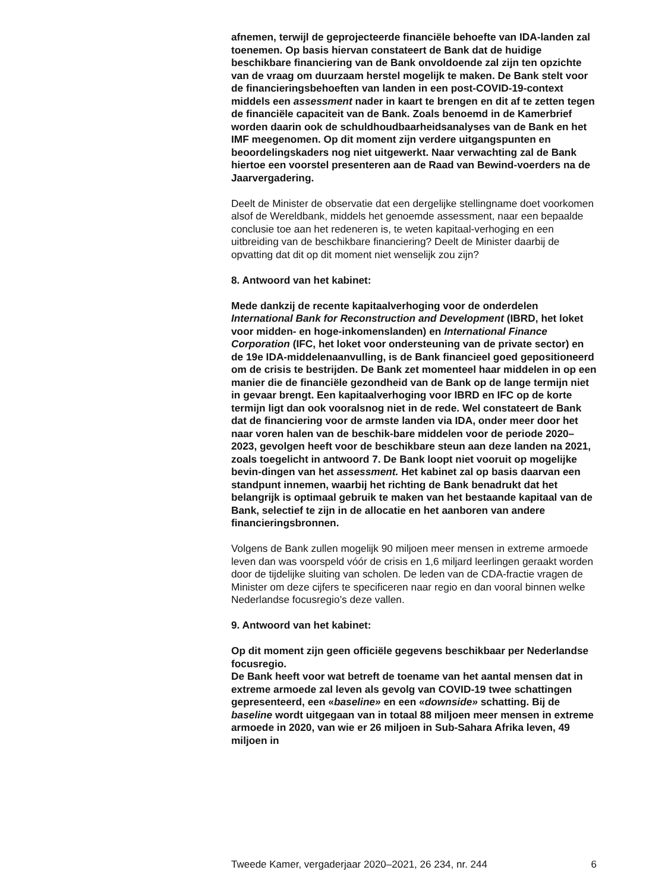afnemen, terwijl de geprojecteerde financiële behoefte van IDA-landen zal toenemen. Op basis hiervan constateert de Bank dat de huidige beschikbare financiering van de Bank onvoldoende zal zijn ten opzichte van de vraag om duurzaam herstel mogelijk te maken. De Bank stelt voor de financieringsbehoeften van landen in een post-COVID-19-context middels een assessment nader in kaart te brengen en dit af te zetten tegen de financiële capaciteit van de Bank. Zoals benoemd in de Kamerbrief worden daarin ook de schuldhoudbaarheidsanalyses van de Bank en het IMF meegenomen. Op dit moment zijn verdere uitgangspunten en beoordelingskaders nog niet uitgewerkt. Naar verwachting zal de Bank hiertoe een voorstel presenteren aan de Raad van Bewind-voerders na de Jaarvergadering.
Deelt de Minister de observatie dat een dergelijke stellingname doet voorkomen alsof de Wereldbank, middels het genoemde assessment, naar een bepaalde conclusie toe aan het redeneren is, te weten kapitaal-verhoging en een uitbreiding van de beschikbare financiering? Deelt de Minister daarbij de opvatting dat dit op dit moment niet wenselijk zou zijn?
8. Antwoord van het kabinet:
Mede dankzij de recente kapitaalverhoging voor de onderdelen International Bank for Reconstruction and Development (IBRD, het loket voor midden- en hoge-inkomenslanden) en International Finance Corporation (IFC, het loket voor ondersteuning van de private sector) en de 19e IDA-middelenaanvulling, is de Bank financieel goed gepositioneerd om de crisis te bestrijden. De Bank zet momenteel haar middelen in op een manier die de financiële gezondheid van de Bank op de lange termijn niet in gevaar brengt. Een kapitaalverhoging voor IBRD en IFC op de korte termijn ligt dan ook vooralsnog niet in de rede. Wel constateert de Bank dat de financiering voor de armste landen via IDA, onder meer door het naar voren halen van de beschik-bare middelen voor de periode 2020–2023, gevolgen heeft voor de beschikbare steun aan deze landen na 2021, zoals toegelicht in antwoord 7. De Bank loopt niet vooruit op mogelijke bevin-dingen van het assessment. Het kabinet zal op basis daarvan een standpunt innemen, waarbij het richting de Bank benadrukt dat het belangrijk is optimaal gebruik te maken van het bestaande kapitaal van de Bank, selectief te zijn in de allocatie en het aanboren van andere financieringsbronnen.
Volgens de Bank zullen mogelijk 90 miljoen meer mensen in extreme armoede leven dan was voorspeld vóór de crisis en 1,6 miljard leerlingen geraakt worden door de tijdelijke sluiting van scholen. De leden van de CDA-fractie vragen de Minister om deze cijfers te specificeren naar regio en dan vooral binnen welke Nederlandse focusregio’s deze vallen.
9. Antwoord van het kabinet:
Op dit moment zijn geen officiële gegevens beschikbaar per Nederlandse focusregio.
De Bank heeft voor wat betreft de toename van het aantal mensen dat in extreme armoede zal leven als gevolg van COVID-19 twee schattingen gepresenteerd, een «baseline» en een «downside» schatting. Bij de baseline wordt uitgegaan van in totaal 88 miljoen meer mensen in extreme armoede in 2020, van wie er 26 miljoen in Sub-Sahara Afrika leven, 49 miljoen in
Tweede Kamer, vergaderjaar 2020–2021, 26 234, nr. 244 6